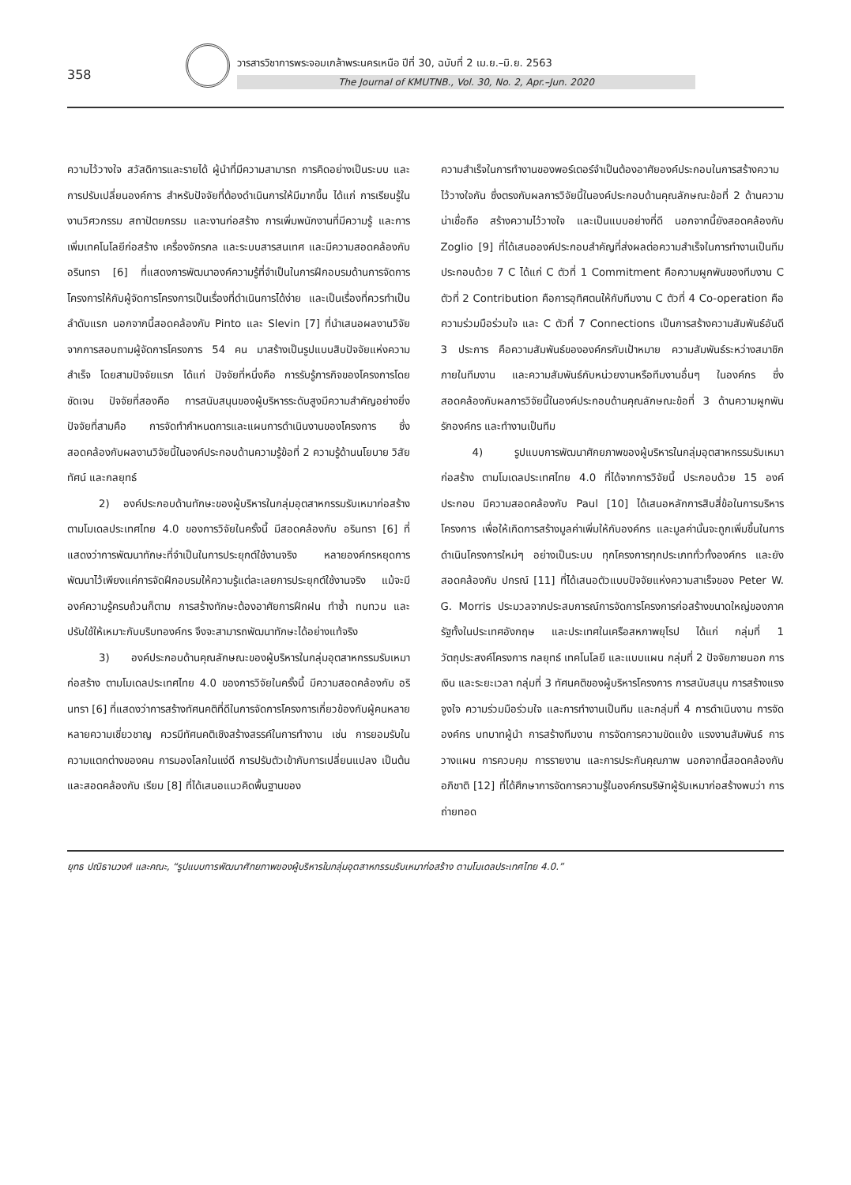358
วารสารวิชาการพระจอมเกล้าพระนครเหนือ ปีที่ 30, ฉบับที่ 2 เม.ย.–มิ.ย. 2563
The Journal of KMUTNB., Vol. 30, No. 2, Apr.–Jun. 2020
ความไว้วางใจ สวัสดิการและรายได้ ผู้นำที่มีความสามารถ การคิดอย่างเป็นระบบ และการปรับเปลี่ยนองค์การ สำหรับปัจจัยที่ต้องดำเนินการให้มีมากขึ้น ได้แก่ การเรียนรู้ในงานวิศวกรรม สถาปัตยกรรม และงานก่อสร้าง การเพิ่มพนักงานที่มีความรู้ และการเพิ่มเทคโนโลยีก่อสร้าง เครื่องจักรกล และระบบสารสนเทศ และมีความสอดคล้องกับ อรินทรา [6] ที่แสดงการพัฒนาองค์ความรู้ที่จำเป็นในการฝึกอบรมด้านการจัดการโครงการให้กับผู้จัดการโครงการเป็นเรื่องที่ดำเนินการได้ง่าย และเป็นเรื่องที่ควรทำเป็นลำดับแรก นอกจากนี้สอดคล้องกับ Pinto และ Slevin [7] ที่นำเสนอผลงานวิจัยจากการสอบถามผู้จัดการโครงการ 54 คน มาสร้างเป็นรูปแบบสิบปัจจัยแห่งความสำเร็จ โดยสามปัจจัยแรก ได้แก่ ปัจจัยที่หนึ่งคือ การรับรู้ภารกิจของโครงการโดยชัดเจน ปัจจัยที่สองคือ การสนับสนุนของผู้บริหารระดับสูงมีความสำคัญอย่างยิ่ง ปัจจัยที่สามคือ การจัดทำกำหนดการและแผนการดำเนินงานของโครงการ ซึ่งสอดคล้องกับผลงานวิจัยนี้ในองค์ประกอบด้านความรู้ข้อที่ 2 ความรู้ด้านนโยบาย วิสัยทัศน์ และกลยุทธ์
2) องค์ประกอบด้านทักษะของผู้บริหารในกลุ่มอุตสาหกรรมรับเหมาก่อสร้าง ตามโมเดลประเทศไทย 4.0 ของการวิจัยในครั้งนี้ มีสอดคล้องกับ อรินทรา [6] ที่แสดงว่าการพัฒนาทักษะที่จำเป็นในการประยุกต์ใช้งานจริง หลายองค์กรหยุดการพัฒนาไว้เพียงแค่การจัดฝึกอบรมให้ความรู้แต่ละเลยการประยุกต์ใช้งานจริง แม้จะมีองค์ความรู้ครบถ้วนก็ตาม การสร้างทักษะต้องอาศัยการฝึกฝน ทำซ้ำ ทบทวน และปรับใช้ให้เหมาะกับบริบทองค์กร จึงจะสามารถพัฒนาทักษะได้อย่างแท้จริง
3) องค์ประกอบด้านคุณลักษณะของผู้บริหารในกลุ่มอุตสาหกรรมรับเหมาก่อสร้าง ตามโมเดลประเทศไทย 4.0 ของการวิจัยในครั้งนี้ มีความสอดคล้องกับ อรินทรา [6] ที่แสดงว่าการสร้างทัศนคติที่ดีในการจัดการโครงการเกี่ยวข้องกับผู้คนหลายหลายความเชี่ยวชาญ ควรมีทัศนคติเชิงสร้างสรรค์ในการทำงาน เช่น การยอมรับในความแตกต่างของคน การมองโลกในแง่ดี การปรับตัวเข้ากับการเปลี่ยนแปลง เป็นต้น และสอดคล้องกับ เรียม [8] ที่ได้เสนอแนวคิดพื้นฐานของ
ความสำเร็จในการทำงานของพอร์เตอร์จำเป็นต้องอาศัยองค์ประกอบในการสร้างความไว้วางใจกัน ซึ่งตรงกับผลการวิจัยนี้ในองค์ประกอบด้านคุณลักษณะข้อที่ 2 ด้านความน่าเชื่อถือ สร้างความไว้วางใจ และเป็นแบบอย่างที่ดี นอกจากนี้ยังสอดคล้องกับ Zoglio [9] ที่ได้เสนอองค์ประกอบสำคัญที่ส่งผลต่อความสำเร็จในการทำงานเป็นทีม ประกอบด้วย 7 C ได้แก่ C ตัวที่ 1 Commitment คือความผูกพันของทีมงาน C ตัวที่ 2 Contribution คือการอุทิศตนให้กับทีมงาน C ตัวที่ 4 Co-operation คือความร่วมมือร่วมใจ และ C ตัวที่ 7 Connections เป็นการสร้างความสัมพันธ์อันดี 3 ประการ คือความสัมพันธ์ขององค์กรกับเป้าหมาย ความสัมพันธ์ระหว่างสมาชิกภายในทีมงาน และความสัมพันธ์กับหน่วยงานหรือทีมงานอื่นๆ ในองค์กร ซึ่งสอดคล้องกับผลการวิจัยนี้ในองค์ประกอบด้านคุณลักษณะข้อที่ 3 ด้านความผูกพัน รักองค์กร และทำงานเป็นทีม
4) รูปแบบการพัฒนาศักยภาพของผู้บริหารในกลุ่มอุตสาหกรรมรับเหมาก่อสร้าง ตามโมเดลประเทศไทย 4.0 ที่ได้จากการวิจัยนี้ ประกอบด้วย 15 องค์ประกอบ มีความสอดคล้องกับ Paul [10] ได้เสนอหลักการสิบสี่ข้อในการบริหารโครงการ เพื่อให้เกิดการสร้างมูลค่าเพิ่มให้กับองค์กร และมูลค่านั้นจะถูกเพิ่มขึ้นในการดำเนินโครงการใหม่ๆ อย่างเป็นระบบ ทุกโครงการทุกประเภททั่วทั้งองค์กร และยังสอดคล้องกับ ปกรณ์ [11] ที่ได้เสนอตัวแบบปัจจัยแห่งความสาเร็จของ Peter W. G. Morris ประมวลจากประสบการณ์การจัดการโครงการก่อสร้างขนาดใหญ่ของภาครัฐทั้งในประเทศอังกฤษ และประเทศในเครือสหภาพยุโรป ได้แก่ กลุ่มที่ 1 วัตถุประสงค์โครงการ กลยุทธ์ เทคโนโลยี และแบบแผน กลุ่มที่ 2 ปัจจัยภายนอก การเงิน และระยะเวลา กลุ่มที่ 3 ทัศนคติของผู้บริหารโครงการ การสนับสนุน การสร้างแรงจูงใจ ความร่วมมือร่วมใจ และการทำงานเป็นทีม และกลุ่มที่ 4 การดำเนินงาน การจัดองค์กร บทบาทผู้นำ การสร้างทีมงาน การจัดการความขัดแย้ง แรงงานสัมพันธ์ การวางแผน การควบคุม การรายงาน และการประกันคุณภาพ นอกจากนี้สอดคล้องกับ อภิชาติ [12] ที่ได้ศึกษาการจัดการความรู้ในองค์กรบริษัทผู้รับเหมาก่อสร้างพบว่า การถ่ายทอด
ยุทธ ปณิธานวงศ์ และคณะ, “รูปแบบการพัฒนาศักยภาพของผู้บริหารในกลุ่มอุตสาหกรรมรับเหมาก่อสร้าง ตามโมเดลประเทศไทย 4.0.”